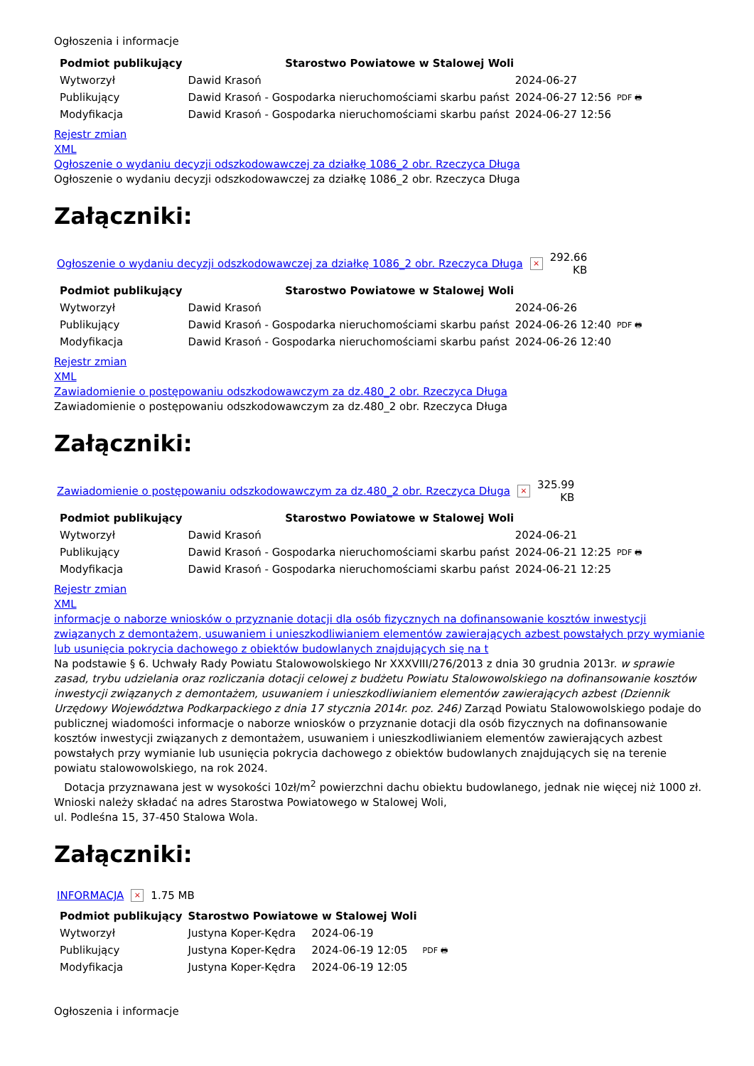Ogłoszenia i informacje
| Podmiot publikujący | Starostwo Powiatowe w Stalowej Woli | | |
| Wytworzył | Dawid Krasoń | 2024-06-27 | PDF 🖶 |
| Publikujący | Dawid Krasoń - Gospodarka nieruchomościami skarbu państ | 2024-06-27 12:56 | |
| Modyfikacja | Dawid Krasoń - Gospodarka nieruchomościami skarbu państ | 2024-06-27 12:56 | |
Rejestr zmian
XML
Ogłoszenie o wydaniu decyzji odszkodowawczej za działkę 1086_2 obr. Rzeczyca Długa
Ogłoszenie o wydaniu decyzji odszkodowawczej za działkę 1086_2 obr. Rzeczyca Długa
Załączniki:
Ogłoszenie o wydaniu decyzji odszkodowawczej za działkę 1086_2 obr. Rzeczyca Długa × 292.66
KB
| Podmiot publikujący | Starostwo Powiatowe w Stalowej Woli | | |
| Wytworzył | Dawid Krasoń | 2024-06-26 | PDF 🖶 |
| Publikujący | Dawid Krasoń - Gospodarka nieruchomościami skarbu państ | 2024-06-26 12:40 | |
| Modyfikacja | Dawid Krasoń - Gospodarka nieruchomościami skarbu państ | 2024-06-26 12:40 | |
Rejestr zmian
XML
Zawiadomienie o postępowaniu odszkodowawczym za dz.480_2 obr. Rzeczyca Długa
Zawiadomienie o postępowaniu odszkodowawczym za dz.480_2 obr. Rzeczyca Długa
Załączniki:
Zawiadomienie o postępowaniu odszkodowawczym za dz.480_2 obr. Rzeczyca Długa × 325.99
KB
| Podmiot publikujący | Starostwo Powiatowe w Stalowej Woli | | |
| Wytworzył | Dawid Krasoń | 2024-06-21 | PDF 🖶 |
| Publikujący | Dawid Krasoń - Gospodarka nieruchomościami skarbu państ | 2024-06-21 12:25 | |
| Modyfikacja | Dawid Krasoń - Gospodarka nieruchomościami skarbu państ | 2024-06-21 12:25 | |
Rejestr zmian
XML
informacje o naborze wniosków o przyznanie dotacji dla osób fizycznych na dofinansowanie kosztów inwestycji związanych z demontażem, usuwaniem i unieszkodliwianiem elementów zawierających azbest powstałych przy wymianie lub usunięcia pokrycia dachowego z obiektów budowlanych znajdujących się na t
Na podstawie § 6. Uchwały Rady Powiatu Stalowowolskiego Nr XXXVIII/276/2013 z dnia 30 grudnia 2013r. w sprawie zasad, trybu udzielania oraz rozliczania dotacji celowej z budżetu Powiatu Stalowowolskiego na dofinansowanie kosztów inwestycji związanych z demontażem, usuwaniem i unieszkodliwianiem elementów zawierających azbest (Dziennik Urzędowy Województwa Podkarpackiego z dnia 17 stycznia 2014r. poz. 246) Zarząd Powiatu Stalowowolskiego podaje do publicznej wiadomości informacje o naborze wniosków o przyznanie dotacji dla osób fizycznych na dofinansowanie kosztów inwestycji związanych z demontażem, usuwaniem i unieszkodliwianiem elementów zawierających azbest powstałych przy wymianie lub usunięcia pokrycia dachowego z obiektów budowlanych znajdujących się na terenie powiatu stalowowolskiego, na rok 2024.
Dotacja przyznawana jest w wysokości 10zł/m<sup>2</sup> powierzchni dachu obiektu budowlanego, jednak nie więcej niż 1000 zł.
Wnioski należy składać na adres Starostwa Powiatowego w Stalowej Woli,
ul. Podleśna 15, 37-450 Stalowa Wola.
Załączniki:
INFORMACJA × 1.75 MB
| Podmiot publikujący | Starostwo Powiatowe w Stalowej Woli | | |
| Wytworzył | Justyna Koper-Kędra | 2024-06-19 | PDF 🖶 |
| Publikujący | Justyna Koper-Kędra | 2024-06-19 12:05 | |
| Modyfikacja | Justyna Koper-Kędra | 2024-06-19 12:05 | |
Ogłoszenia i informacje